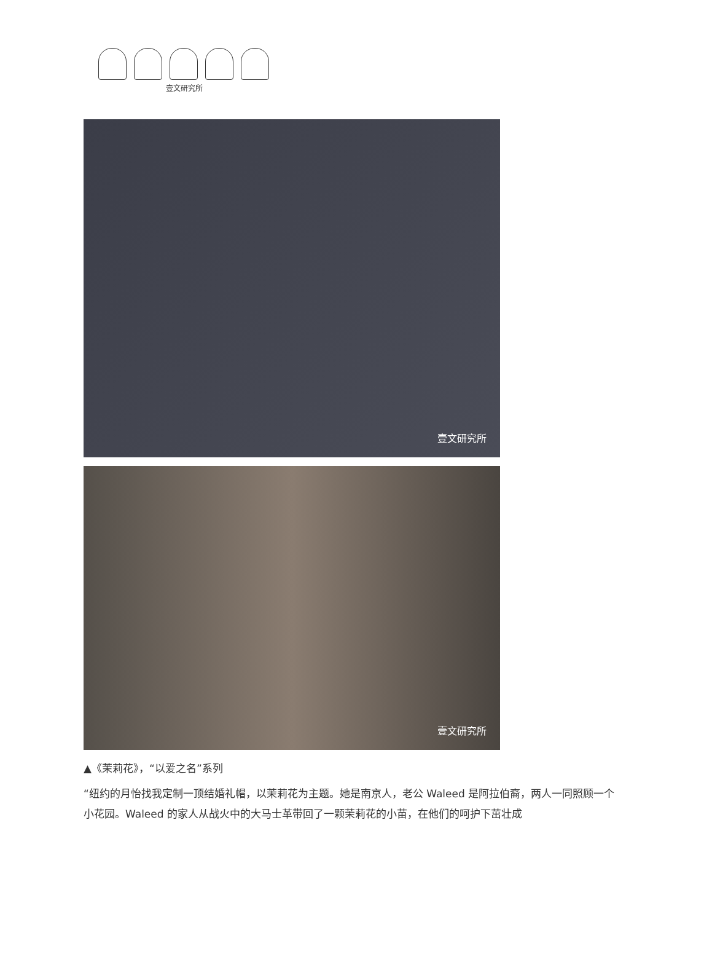壹文研究所
壹文研究所
壹文研究所
▲《茉莉花》，“以爱之名”系列
“纽约的月怡找我定制一顶结婚礼帽，以茉莉花为主题。她是南京人，老公 Waleed 是阿拉伯裔，两人一同照顾一个小花园。Waleed 的家人从战火中的大马士革带回了一颗茉莉花的小苗，在他们的呵护下茁壮成